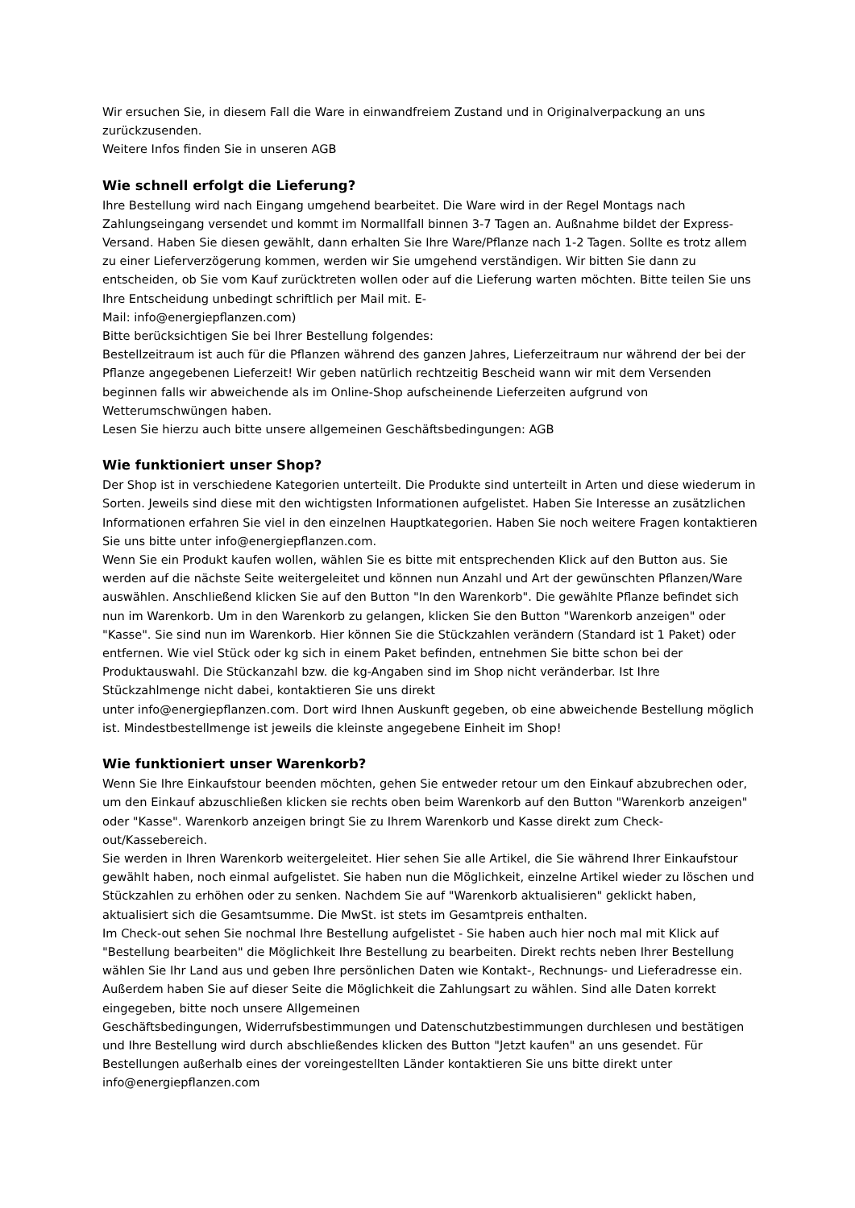Wir ersuchen Sie, in diesem Fall die Ware in einwandfreiem Zustand und in Originalverpackung an uns zurückzusenden.
Weitere Infos finden Sie in unseren AGB
Wie schnell erfolgt die Lieferung?
Ihre Bestellung wird nach Eingang umgehend bearbeitet. Die Ware wird in der Regel Montags nach Zahlungseingang versendet und kommt im Normallfall binnen 3-7 Tagen an. Außnahme bildet der Express-Versand. Haben Sie diesen gewählt, dann erhalten Sie Ihre Ware/Pflanze nach 1-2 Tagen. Sollte es trotz allem zu einer Lieferverzögerung kommen, werden wir Sie umgehend verständigen. Wir bitten Sie dann zu entscheiden, ob Sie vom Kauf zurücktreten wollen oder auf die Lieferung warten möchten. Bitte teilen Sie uns Ihre Entscheidung unbedingt schriftlich per Mail mit. E-
Mail: info@energiepflanzen.com)
Bitte berücksichtigen Sie bei Ihrer Bestellung folgendes:
Bestellzeitraum ist auch für die Pflanzen während des ganzen Jahres, Lieferzeitraum nur während der bei der Pflanze angegebenen Lieferzeit! Wir geben natürlich rechtzeitig Bescheid wann wir mit dem Versenden beginnen falls wir abweichende als im Online-Shop aufscheinende Lieferzeiten aufgrund von Wetterumschwüngen haben.
Lesen Sie hierzu auch bitte unsere allgemeinen Geschäftsbedingungen: AGB
Wie funktioniert unser Shop?
Der Shop ist in verschiedene Kategorien unterteilt. Die Produkte sind unterteilt in Arten und diese wiederum in Sorten. Jeweils sind diese mit den wichtigsten Informationen aufgelistet. Haben Sie Interesse an zusätzlichen Informationen erfahren Sie viel in den einzelnen Hauptkategorien. Haben Sie noch weitere Fragen kontaktieren Sie uns bitte unter info@energiepflanzen.com.
Wenn Sie ein Produkt kaufen wollen, wählen Sie es bitte mit entsprechenden Klick auf den Button aus. Sie werden auf die nächste Seite weitergeleitet und können nun Anzahl und Art der gewünschten Pflanzen/Ware auswählen. Anschließend klicken Sie auf den Button "In den Warenkorb". Die gewählte Pflanze befindet sich nun im Warenkorb. Um in den Warenkorb zu gelangen, klicken Sie den Button "Warenkorb anzeigen" oder "Kasse". Sie sind nun im Warenkorb. Hier können Sie die Stückzahlen verändern (Standard ist 1 Paket) oder entfernen. Wie viel Stück oder kg sich in einem Paket befinden, entnehmen Sie bitte schon bei der Produktauswahl. Die Stückanzahl bzw. die kg-Angaben sind im Shop nicht veränderbar. Ist Ihre Stückzahlmenge nicht dabei, kontaktieren Sie uns direkt
unter info@energiepflanzen.com. Dort wird Ihnen Auskunft gegeben, ob eine abweichende Bestellung möglich ist. Mindestbestellmenge ist jeweils die kleinste angegebene Einheit im Shop!
Wie funktioniert unser Warenkorb?
Wenn Sie Ihre Einkaufstour beenden möchten, gehen Sie entweder retour um den Einkauf abzubrechen oder, um den Einkauf abzuschließen klicken sie rechts oben beim Warenkorb auf den Button "Warenkorb anzeigen" oder "Kasse". Warenkorb anzeigen bringt Sie zu Ihrem Warenkorb und Kasse direkt zum Check-out/Kassebereich.
Sie werden in Ihren Warenkorb weitergeleitet. Hier sehen Sie alle Artikel, die Sie während Ihrer Einkaufstour gewählt haben, noch einmal aufgelistet. Sie haben nun die Möglichkeit, einzelne Artikel wieder zu löschen und Stückzahlen zu erhöhen oder zu senken. Nachdem Sie auf "Warenkorb aktualisieren" geklickt haben, aktualisiert sich die Gesamtsumme. Die MwSt. ist stets im Gesamtpreis enthalten.
Im Check-out sehen Sie nochmal Ihre Bestellung aufgelistet - Sie haben auch hier noch mal mit Klick auf "Bestellung bearbeiten" die Möglichkeit Ihre Bestellung zu bearbeiten. Direkt rechts neben Ihrer Bestellung wählen Sie Ihr Land aus und geben Ihre persönlichen Daten wie Kontakt-, Rechnungs- und Lieferadresse ein. Außerdem haben Sie auf dieser Seite die Möglichkeit die Zahlungsart zu wählen. Sind alle Daten korrekt eingegeben, bitte noch unsere Allgemeinen
Geschäftsbedingungen, Widerrufsbestimmungen und Datenschutzbestimmungen durchlesen und bestätigen und Ihre Bestellung wird durch abschließendes klicken des Button "Jetzt kaufen" an uns gesendet. Für Bestellungen außerhalb eines der voreingestellten Länder kontaktieren Sie uns bitte direkt unter info@energiepflanzen.com